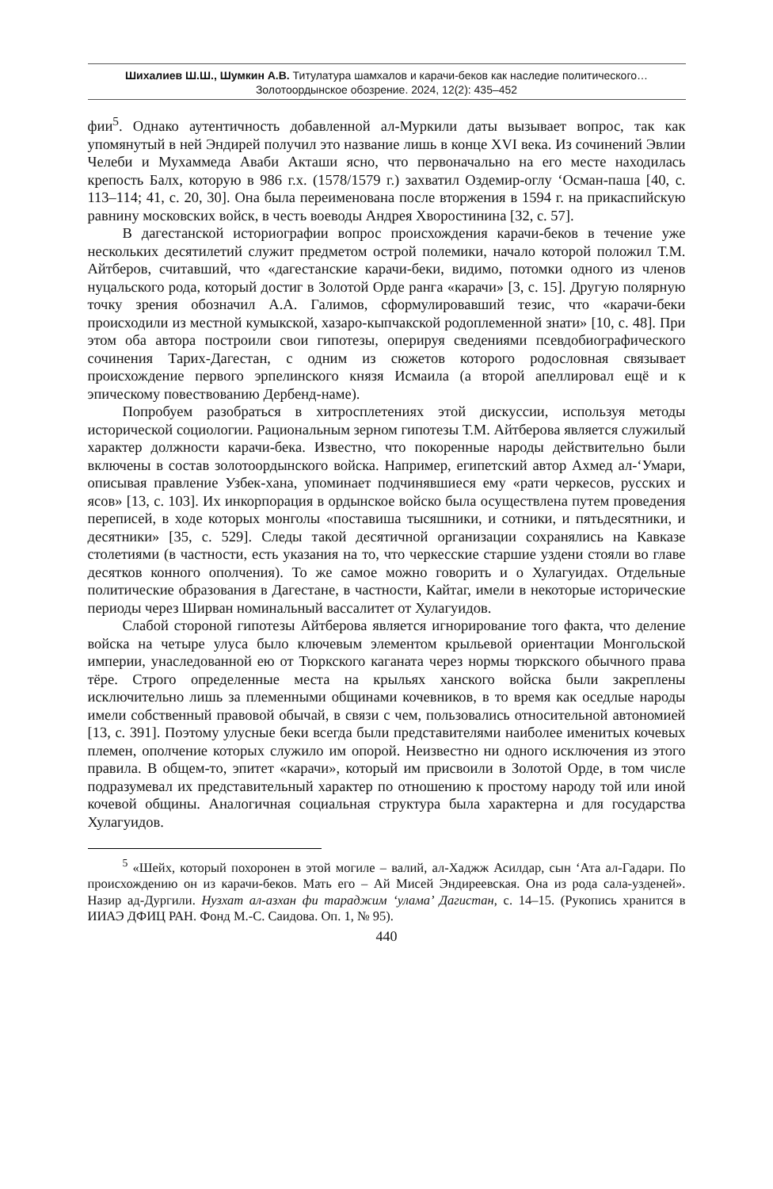Шихалиев Ш.Ш., Шумкин А.В. Титулатура шамхалов и карачи-беков как наследие политического…
Золотоордынское обозрение. 2024, 12(2): 435–452
фии<sup>5</sup>. Однако аутентичность добавленной ал-Муркили даты вызывает вопрос, так как упомянутый в ней Эндирей получил это название лишь в конце XVI века. Из сочинений Эвлии Челеби и Мухаммеда Аваби Акташи ясно, что первоначально на его месте находилась крепость Балх, которую в 986 г.х. (1578/1579 г.) захватил Оздемир-оглу ‘Осман-паша [40, с. 113–114; 41, с. 20, 30]. Она была переименована после вторжения в 1594 г. на прикаспийскую равнину московских войск, в честь воеводы Андрея Хворостинина [32, с. 57].
В дагестанской историографии вопрос происхождения карачи-беков в течение уже нескольких десятилетий служит предметом острой полемики, начало которой положил Т.М. Айтберов, считавший, что «дагестанские карачи-беки, видимо, потомки одного из членов нуцальского рода, который достиг в Золотой Орде ранга «карачи» [3, с. 15]. Другую полярную точку зрения обозначил А.А. Галимов, сформулировавший тезис, что «карачи-беки происходили из местной кумыкской, хазаро-кыпчакской родоплеменной знати» [10, с. 48]. При этом оба автора построили свои гипотезы, оперируя сведениями псевдобиографического сочинения Тарих-Дагестан, с одним из сюжетов которого родословная связывает происхождение первого эрпелинского князя Исмаила (а второй апеллировал ещё и к эпическому повествованию Дербенд-наме).
Попробуем разобраться в хитросплетениях этой дискуссии, используя методы исторической социологии. Рациональным зерном гипотезы Т.М. Айтберова является служилый характер должности карачи-бека. Известно, что покоренные народы действительно были включены в состав золотоордынского войска. Например, египетский автор Ахмед ал-‘Умари, описывая правление Узбек-хана, упоминает подчинявшиеся ему «рати черкесов, русских и ясов» [13, с. 103]. Их инкорпорация в ордынское войско была осуществлена путем проведения переписей, в ходе которых монголы «поставиша тысяшники, и сотники, и пятьдесятники, и десятники» [35, с. 529]. Следы такой десятичной организации сохранялись на Кавказе столетиями (в частности, есть указания на то, что черкесские старшие уздени стояли во главе десятков конного ополчения). То же самое можно говорить и о Хулагуидах. Отдельные политические образования в Дагестане, в частности, Кайтаг, имели в некоторые исторические периоды через Ширван номинальный вассалитет от Хулагуидов.
Слабой стороной гипотезы Айтберова является игнорирование того факта, что деление войска на четыре улуса было ключевым элементом крыльевой ориентации Монгольской империи, унаследованной ею от Тюркского каганата через нормы тюркского обычного права тёре. Строго определенные места на крыльях ханского войска были закреплены исключительно лишь за племенными общинами кочевников, в то время как оседлые народы имели собственный правовой обычай, в связи с чем, пользовались относительной автономией [13, с. 391]. Поэтому улусные беки всегда были представителями наиболее именитых кочевых племен, ополчение которых служило им опорой. Неизвестно ни одного исключения из этого правила. В общем-то, эпитет «карачи», который им присвоили в Золотой Орде, в том числе подразумевал их представительный характер по отношению к простому народу той или иной кочевой общины. Аналогичная социальная структура была характерна и для государства Хулагуидов.
<sup>5</sup> «Шейх, который похоронен в этой могиле – валий, ал-Хаджж Асилдар, сын ‘Ата ал-Гадари. По происхождению он из карачи-беков. Мать его – Ай Мисей Эндиреевская. Она из рода сала-узденей». Назир ад-Дургили. Нузхат ал-азхан фи тараджим ‘улама’ Дагистан, с. 14–15. (Рукопись хранится в ИИАЭ ДФИЦ РАН. Фонд М.-С. Саидова. Оп. 1, № 95).
440